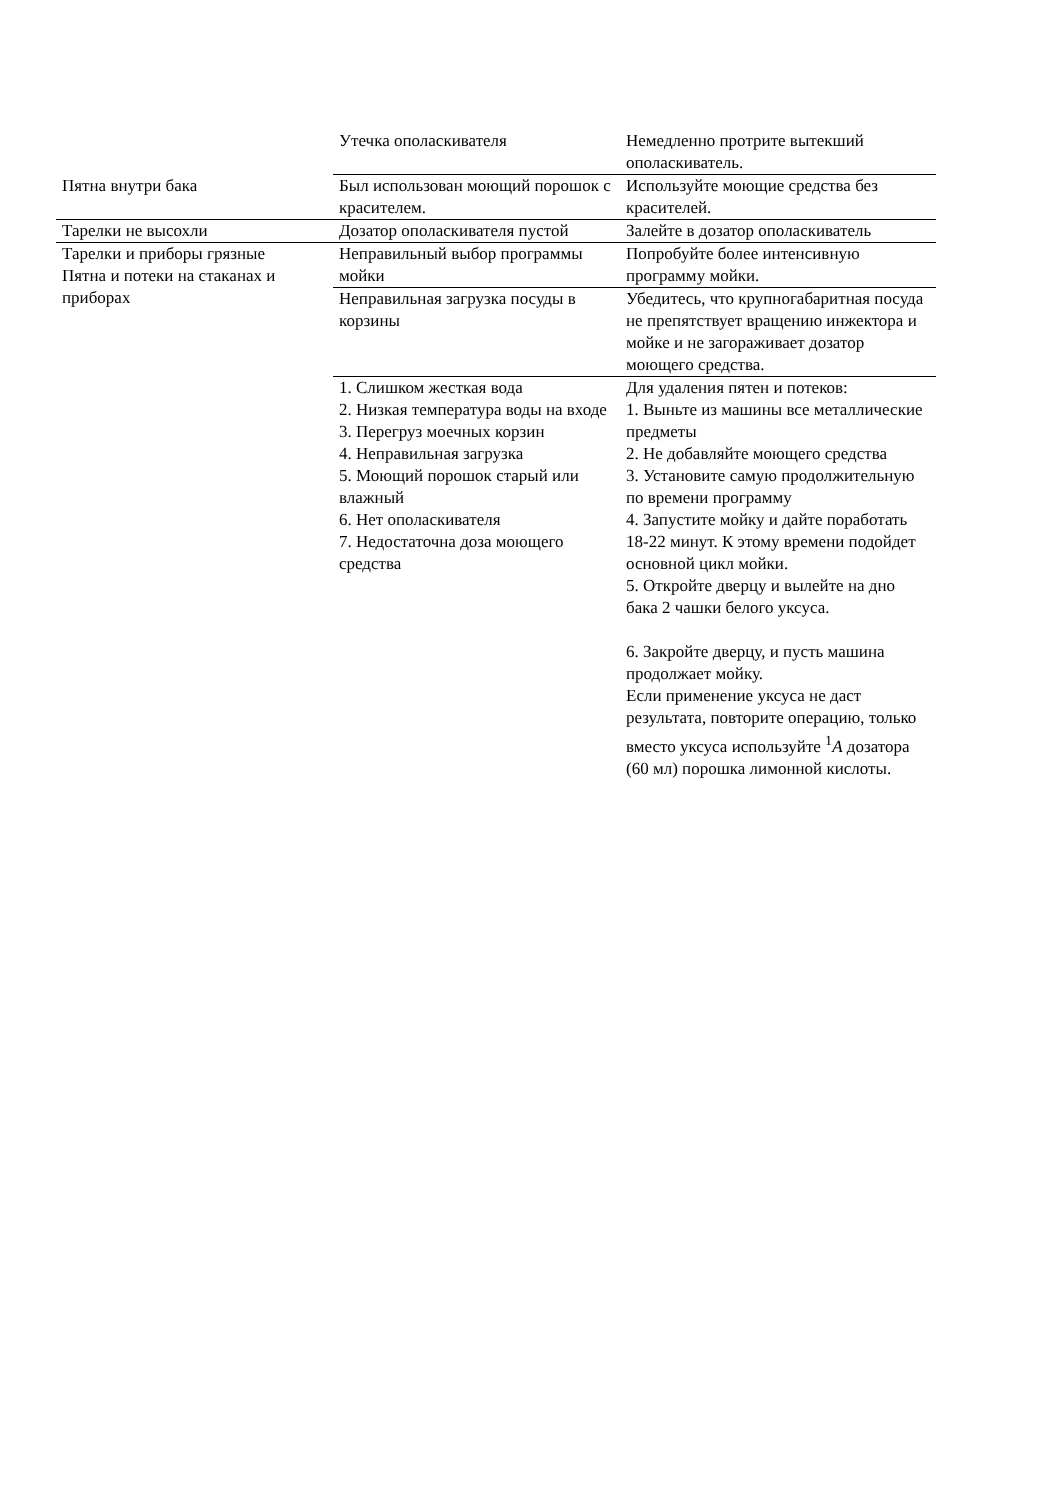| | Утечка ополаскивателя | Немедленно протрите вытекший ополаскиватель. |
| Пятна внутри бака | Был использован моющий порошок с красителем. | Используйте моющие средства без красителей. |
| Тарелки не высохли | Дозатор ополаскивателя пустой | Залейте в дозатор ополаскиватель |
| Тарелки и приборы грязные Пятна и потеки на стаканах и приборах | Неправильный выбор программы мойки | Попробуйте более интенсивную программу мойки. |
| | Неправильная загрузка посуды в корзины | Убедитесь, что крупногабаритная посуда не препятствует вращению инжектора и мойке и не загораживает дозатор моющего средства. |
| | 1. Слишком жесткая вода 2. Низкая температура воды на входе 3. Перегруз моечных корзин 4. Неправильная загрузка 5. Моющий порошок старый или влажный 6. Нет ополаскивателя 7. Недостаточна доза моющего средства | Для удаления пятен и потеков: 1. Выньте из машины все металлические предметы 2. Не добавляйте моющего средства 3. Установите самую продолжительную по времени программу 4. Запустите мойку и дайте поработать 18-22 минут. К этому времени подойдет основной цикл мойки. 5. Откройте дверцу и вылейте на дно бака 2 чашки белого уксуса. 6. Закройте дверцу, и пусть машина продолжает мойку. Если применение уксуса не даст результата, повторите операцию, только вместо уксуса используйте <sup>1</sup> A дозатора (60 мл) порошка лимонной кислоты. |